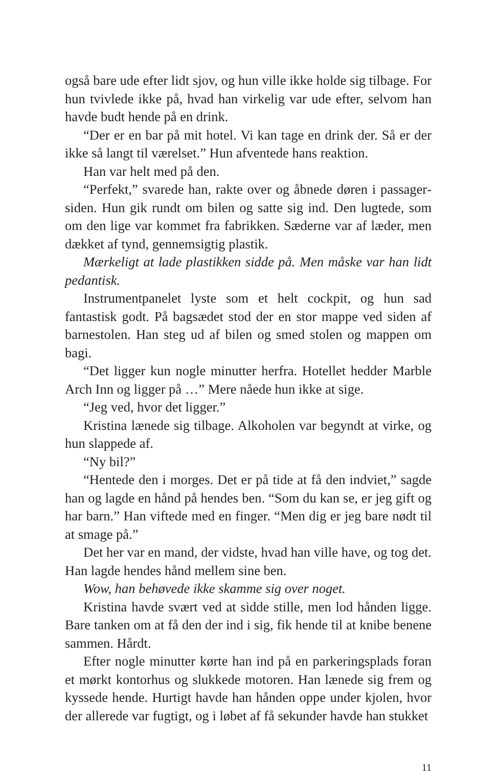også bare ude efter lidt sjov, og hun ville ikke holde sig tilbage. For hun tvivlede ikke på, hvad han virkelig var ude efter, selvom han havde budt hende på en drink.
“Der er en bar på mit hotel. Vi kan tage en drink der. Så er der ikke så langt til værelset.” Hun afventede hans reaktion.
Han var helt med på den.
“Perfekt,” svarede han, rakte over og åbnede døren i passager­siden. Hun gik rundt om bilen og satte sig ind. Den lugtede, som om den lige var kommet fra fabrikken. Sæderne var af læder, men dækket af tynd, gennemsigtig plastik.
Mærkeligt at lade plastikken sidde på. Men måske var han lidt pedantisk.
Instrumentpanelet lyste som et helt cockpit, og hun sad fantastisk godt. På bagsædet stod der en stor mappe ved siden af barnestolen. Han steg ud af bilen og smed stolen og mappen om bagi.
“Det ligger kun nogle minutter herfra. Hotellet hedder Marble Arch Inn og ligger på …” Mere nåede hun ikke at sige.
“Jeg ved, hvor det ligger.”
Kristina lænede sig tilbage. Alkoholen var begyndt at virke, og hun slappede af.
“Ny bil?”
“Hentede den i morges. Det er på tide at få den indviet,” sagde han og lagde en hånd på hendes ben. “Som du kan se, er jeg gift og har barn.” Han viftede med en finger. “Men dig er jeg bare nødt til at smage på.”
Det her var en mand, der vidste, hvad han ville have, og tog det. Han lagde hendes hånd mellem sine ben.
Wow, han behøvede ikke skamme sig over noget.
Kristina havde svært ved at sidde stille, men lod hånden ligge. Bare tanken om at få den der ind i sig, fik hende til at knibe benene sammen. Hårdt.
Efter nogle minutter kørte han ind på en parkeringsplads foran et mørkt kontorhus og slukkede motoren. Han lænede sig frem og kyssede hende. Hurtigt havde han hånden oppe under kjolen, hvor der allerede var fugtigt, og i løbet af få sekunder havde han stukket
11